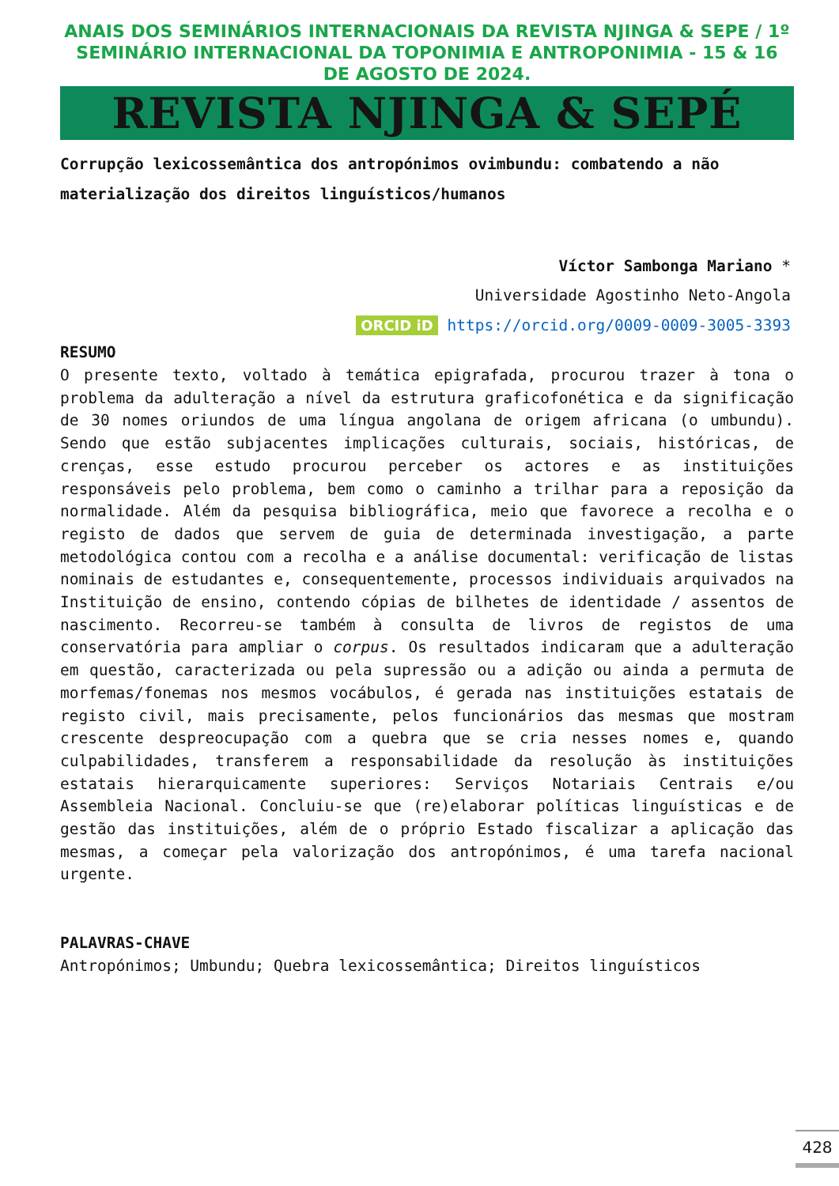ANAIS DOS SEMINÁRIOS INTERNACIONAIS DA REVISTA NJINGA & SEPE / 1º SEMINÁRIO INTERNACIONAL DA TOPONIMIA E ANTROPONIMIA - 15 & 16 DE AGOSTO DE 2024.
REVISTA NJINGA & SEPÉ
Corrupção lexicossemântica dos antropónimos ovimbundu: combatendo a não materialização dos direitos linguísticos/humanos
Víctor Sambonga Mariano *
Universidade Agostinho Neto-Angola
ORCID iD https://orcid.org/0009-0009-3005-3393
RESUMO
O presente texto, voltado à temática epigrafada, procurou trazer à tona o problema da adulteração a nível da estrutura graficofonética e da significação de 30 nomes oriundos de uma língua angolana de origem africana (o umbundu). Sendo que estão subjacentes implicações culturais, sociais, históricas, de crenças, esse estudo procurou perceber os actores e as instituições responsáveis pelo problema, bem como o caminho a trilhar para a reposição da normalidade. Além da pesquisa bibliográfica, meio que favorece a recolha e o registo de dados que servem de guia de determinada investigação, a parte metodológica contou com a recolha e a análise documental: verificação de listas nominais de estudantes e, consequentemente, processos individuais arquivados na Instituição de ensino, contendo cópias de bilhetes de identidade / assentos de nascimento. Recorreu-se também à consulta de livros de registos de uma conservatória para ampliar o corpus. Os resultados indicaram que a adulteração em questão, caracterizada ou pela supressão ou a adição ou ainda a permuta de morfemas/fonemas nos mesmos vocábulos, é gerada nas instituições estatais de registo civil, mais precisamente, pelos funcionários das mesmas que mostram crescente despreocupação com a quebra que se cria nesses nomes e, quando culpabilidades, transferem a responsabilidade da resolução às instituições estatais hierarquicamente superiores: Serviços Notariais Centrais e/ou Assembleia Nacional. Concluiu-se que (re)elaborar políticas linguísticas e de gestão das instituições, além de o próprio Estado fiscalizar a aplicação das mesmas, a começar pela valorização dos antropónimos, é uma tarefa nacional urgente.
PALAVRAS-CHAVE
Antropónimos; Umbundu; Quebra lexicossemântica; Direitos linguísticos
428